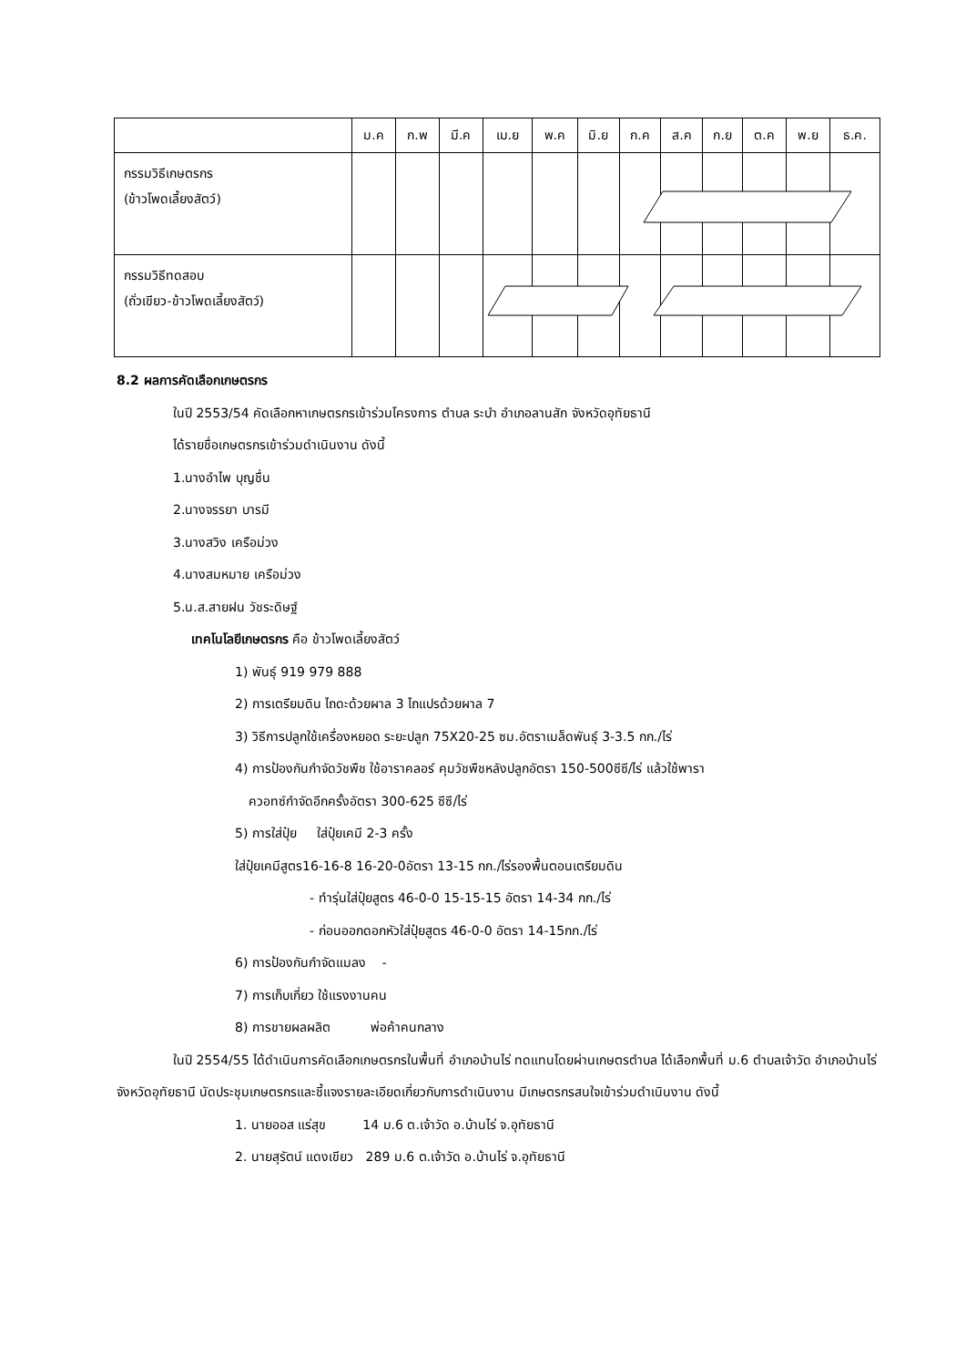| | ม.ค | ก.พ | มี.ค | เม.ย | พ.ค | มิ.ย | ก.ค | ส.ค | ก.ย | ต.ค | พ.ย | ธ.ค. |
| --- | --- | --- | --- | --- | --- | --- | --- | --- | --- | --- | --- | --- |
| กรรมวิธีเกษตรกร (ข้าวโพดเลี้ยงสัตว์) | | | | | | | | | | | | |
| กรรมวิธีทดสอบ (ถั่วเขียว-ข้าวโพดเลี้ยงสัตว์) | | | | | | | | | | | | |
8.2 ผลการคัดเลือกเกษตรกร
ในปี 2553/54 คัดเลือกหาเกษตรกรเข้าร่วมโครงการ ตำบล ระบำ อำเภอลานสัก จังหวัดอุทัยธานี
ได้รายชื่อเกษตรกรเข้าร่วมดำเนินงาน ดังนี้
1.นางอำไพ บุญชื่น
2.นางจรรยา บารมี
3.นางสวิง เครือม่วง
4.นางสมหมาย เครือม่วง
5.น.ส.สายฝน วัชระดิษฐ์
เทคโนโลยีเกษตรกร คือ ข้าวโพดเลี้ยงสัตว์
1) พันธุ์ 919 979 888
2) การเตรียมดิน ไถดะด้วยผาล 3 ไถแปรด้วยผาล 7
3) วิธีการปลูกใช้เครื่องหยอด ระยะปลูก 75X20-25 ซม.อัตราเมล็ดพันธุ์ 3-3.5 กก./ไร่
4) การป้องกันกำจัดวัชพืช ใช้อาราคลอร์ คุมวัชพืชหลังปลูกอัตรา 150-500ซีซี/ไร่ แล้วใช้พารา
ควอทซ์กำจัดอีกครั้งอัตรา 300-625 ซีซี/ไร่
5) การใส่ปุ๋ย ใส่ปุ๋ยเคมี 2-3 ครั้ง
ใส่ปุ๋ยเคมีสูตร16-16-8 16-20-0อัตรา 13-15 กก./ไร่รองพื้นตอนเตรียมดิน
- ทำรุ่นใส่ปุ๋ยสูตร 46-0-0 15-15-15 อัตรา 14-34 กก./ไร่
- ก่อนออกดอกหัวใส่ปุ๋ยสูตร 46-0-0 อัตรา 14-15กก./ไร่
6) การป้องกันกำจัดแมลง -
7) การเก็บเกี่ยว ใช้แรงงานคน
8) การขายผลผลิต พ่อค้าคนกลาง
ในปี 2554/55 ได้ดำเนินการคัดเลือกเกษตรกรในพื้นที่ อำเภอบ้านไร่ ทดแทนโดยผ่านเกษตรตำบล ได้เลือกพื้นที่ ม.6 ตำบลเจ้าวัด อำเภอบ้านไร่ จังหวัดอุทัยธานี นัดประชุมเกษตรกรและชี้แจงรายละเอียดเกี่ยวกับการดำเนินงาน มีเกษตรกรสนใจเข้าร่วมดำเนินงาน ดังนี้
1. นายออส แร่สุข 14 ม.6 ต.เจ้าวัด อ.บ้านไร่ จ.อุทัยธานี
2. นายสุรัตน์ แดงเขียว 289 ม.6 ต.เจ้าวัด อ.บ้านไร่ จ.อุทัยธานี